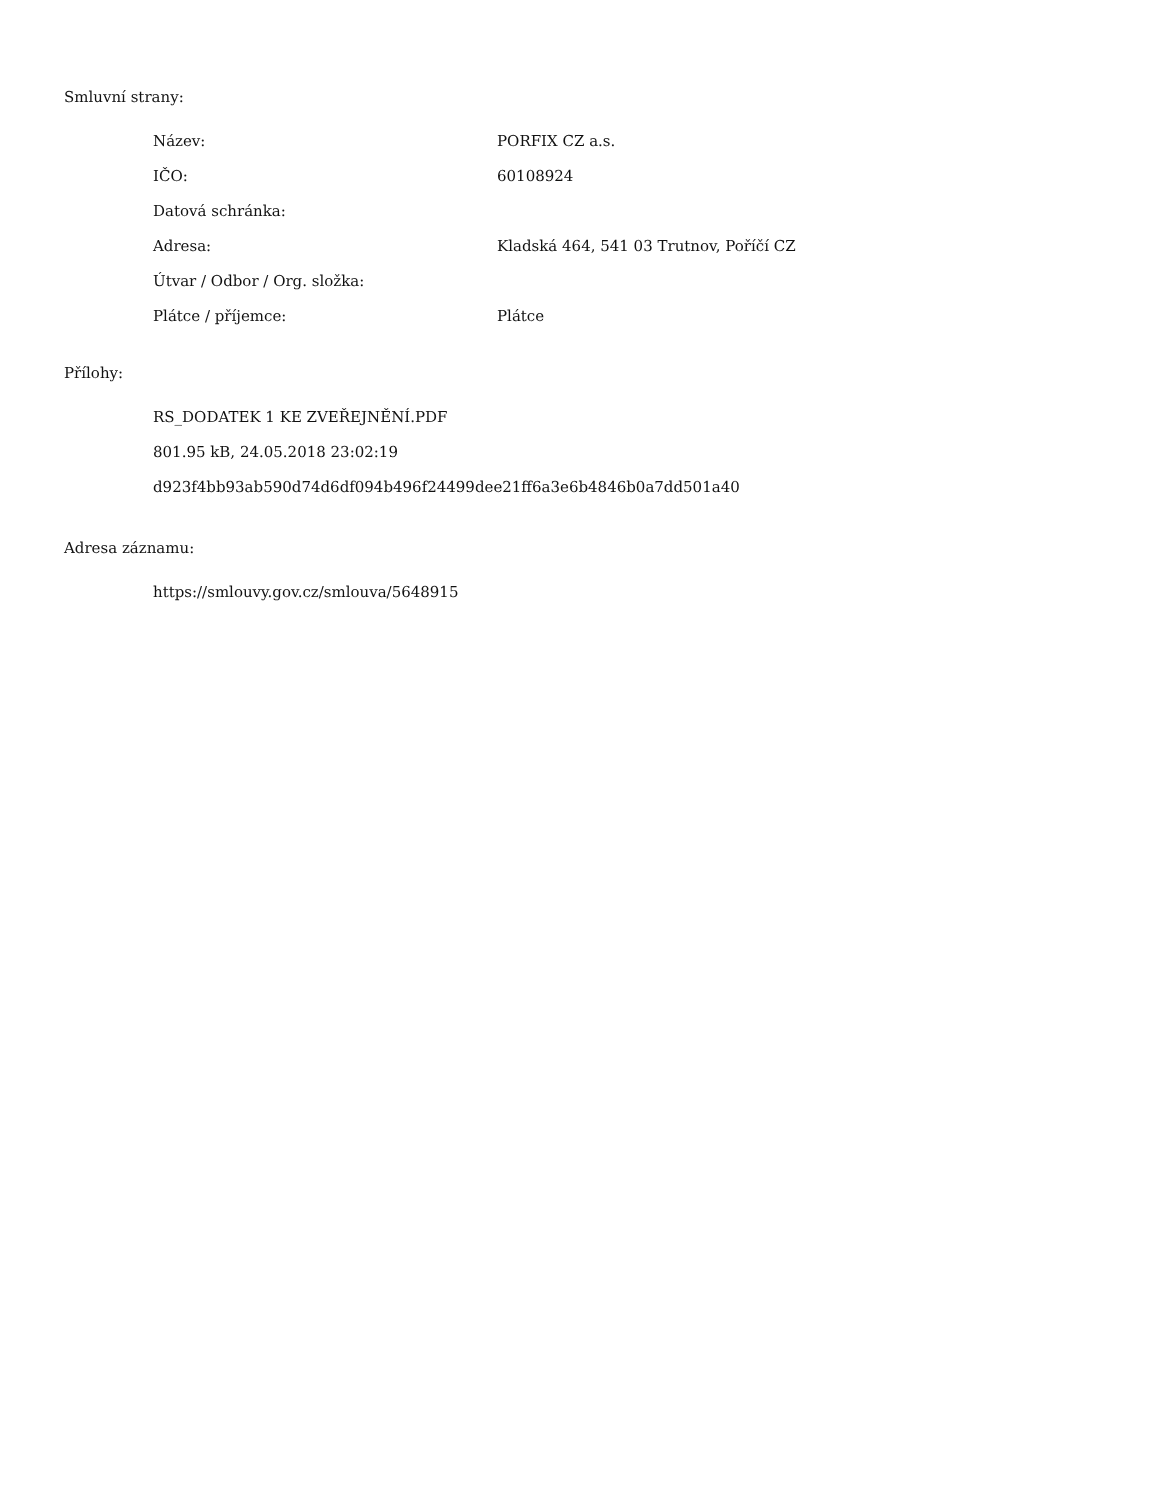Smluvní strany:
| Název: | PORFIX CZ a.s. |
| IČO: | 60108924 |
| Datová schránka: | |
| Adresa: | Kladská 464, 541 03 Trutnov, Poříčí CZ |
| Útvar / Odbor / Org. složka: | |
| Plátce / příjemce: | Plátce |
Přílohy:
RS_DODATEK 1 KE ZVEŘEJNĚNÍ.PDF
801.95 kB, 24.05.2018 23:02:19
d923f4bb93ab590d74d6df094b496f24499dee21ff6a3e6b4846b0a7dd501a40
Adresa záznamu:
https://smlouvy.gov.cz/smlouva/5648915